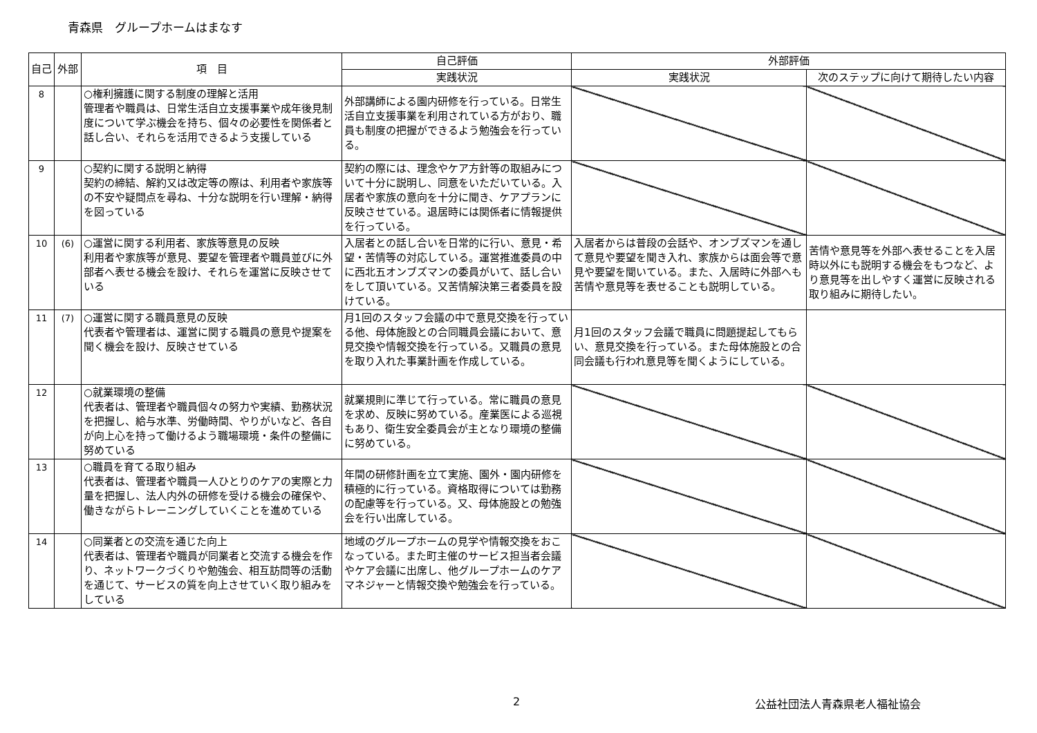青森県　グループホームはまなす
| 自己 | 外部 | 項 目 | 自己評価 | 外部評価 | |
| --- | --- | --- | --- | --- | --- |
| | | | 実践状況 | 実践状況 | 次のステップに向けて期待したい内容 |
| 8 | | ○権利擁護に関する制度の理解と活用 管理者や職員は、日常生活自立支援事業や成年後見制度について学ぶ機会を持ち、個々の必要性を関係者と話し合い、それらを活用できるよう支援している | 外部講師による園内研修を行っている。日常生活自立支援事業を利用されている方がおり、職員も制度の把握ができるよう勉強会を行っている。 | | |
| 9 | | ○契約に関する説明と納得 契約の締結、解約又は改定等の際は、利用者や家族等の不安や疑問点を尋ね、十分な説明を行い理解・納得を図っている | 契約の際には、理念やケア方針等の取組みについて十分に説明し、同意をいただいている。入居者や家族の意向を十分に聞き、ケアプランに反映させている。退居時には関係者に情報提供を行っている。 | | |
| 10 | (6) | ○運営に関する利用者、家族等意見の反映 利用者や家族等が意見、要望を管理者や職員並びに外部者へ表せる機会を設け、それらを運営に反映させている | 入居者との話し合いを日常的に行い、意見・希望・苦情等の対応している。運営推進委員の中に西北五オンブズマンの委員がいて、話し合いをして頂いている。又苦情解決第三者委員を設けている。 | 入居者からは普段の会話や、オンブズマンを通して意見や要望を聞き入れ、家族からは面会等で意見や要望を聞いている。また、入居時に外部へも苦情や意見等を表せることも説明している。 | 苦情や意見等を外部へ表せることを入居時以外にも説明する機会をもつなど、より意見等を出しやすく運営に反映される取り組みに期待したい。 |
| 11 | (7) | ○運営に関する職員意見の反映 代表者や管理者は、運営に関する職員の意見や提案を聞く機会を設け、反映させている | 月1回のスタッフ会議の中で意見交換を行っている他、母体施設との合同職員会議において、意見交換や情報交換を行っている。又職員の意見を取り入れた事業計画を作成している。 | 月1回のスタッフ会議で職員に問題提起してもらい、意見交換を行っている。また母体施設との合同会議も行われ意見等を聞くようにしている。 | |
| 12 | | ○就業環境の整備 代表者は、管理者や職員個々の努力や実績、勤務状況を把握し、給与水準、労働時間、やりがいなど、各自が向上心を持って働けるよう職場環境・条件の整備に努めている | 就業規則に準じて行っている。常に職員の意見を求め、反映に努めている。産業医による巡視もあり、衛生安全委員会が主となり環境の整備に努めている。 | | |
| 13 | | ○職員を育てる取り組み 代表者は、管理者や職員一人ひとりのケアの実際と力量を把握し、法人内外の研修を受ける機会の確保や、働きながらトレーニングしていくことを進めている | 年間の研修計画を立て実施、園外・園内研修を積極的に行っている。資格取得については勤務の配慮等を行っている。又、母体施設との勉強会を行い出席している。 | | |
| 14 | | ○同業者との交流を通じた向上 代表者は、管理者や職員が同業者と交流する機会を作り、ネットワークづくりや勉強会、相互訪問等の活動を通じて、サービスの質を向上させていく取り組みをしている | 地域のグループホームの見学や情報交換をおこなっている。また町主催のサービス担当者会議やケア会議に出席し、他グループホームのケアマネジャーと情報交換や勉強会を行っている。 | | |
2 公益社団法人青森県老人福祉協会